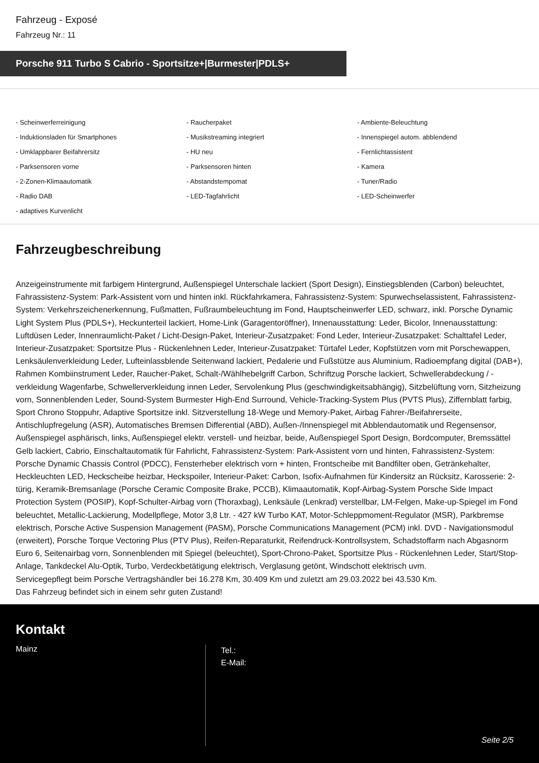Fahrzeug - Exposé
Fahrzeug Nr.: 11
Porsche 911 Turbo S Cabrio - Sportsitze+|Burmester|PDLS+
- Scheinwerferreinigung
- Raucherpaket
- Ambiente-Beleuchtung
- Induktionsladen für Smartphones
- Musikstreaming integriert
- Innenspiegel autom. abblendend
- Umklappbarer Beifahrersitz
- HU neu
- Fernlichtassistent
- Parksensoren vorne
- Parksensoren hinten
- Kamera
- 2-Zonen-Klimaautomatik
- Abstandstempomat
- Tuner/Radio
- Radio DAB
- LED-Tagfahrlicht
- LED-Scheinwerfer
- adaptives Kurvenlicht
Fahrzeugbeschreibung
Anzeigeinstrumente mit farbigem Hintergrund, Außenspiegel Unterschale lackiert (Sport Design), Einstiegsblenden (Carbon) beleuchtet, Fahrassistenz-System: Park-Assistent vorn und hinten inkl. Rückfahrkamera, Fahrassistenz-System: Spurwechselassistent, Fahrassistenz-System: Verkehrszeichenerkennung, Fußmatten, Fußraumbeleuchtung im Fond, Hauptscheinwerfer LED, schwarz, inkl. Porsche Dynamic Light System Plus (PDLS+), Heckunterteil lackiert, Home-Link (Garagentoröffner), Innenausstattung: Leder, Bicolor, Innenausstattung: Luftdüsen Leder, Innenraumlicht-Paket / Licht-Design-Paket, Interieur-Zusatzpaket: Fond Leder, Interieur-Zusatzpaket: Schalttafel Leder, Interieur-Zusatzpaket: Sportsitze Plus - Rückenlehnen Leder, Interieur-Zusatzpaket: Türtafel Leder, Kopfstützen vorn mit Porschewappen, Lenksäulenverkleidung Leder, Lufteinlassblende Seitenwand lackiert, Pedalerie und Fußstütze aus Aluminium, Radioempfang digital (DAB+), Rahmen Kombiinstrument Leder, Raucher-Paket, Schalt-/Wählhebelgriff Carbon, Schriftzug Porsche lackiert, Schwellerabdeckung / -verkleidung Wagenfarbe, Schwellerverkleidung innen Leder, Servolenkung Plus (geschwindigkeitsabhängig), Sitzbelüftung vorn, Sitzheizung vorn, Sonnenblenden Leder, Sound-System Burmester High-End Surround, Vehicle-Tracking-System Plus (PVTS Plus), Ziffernblatt farbig, Sport Chrono Stoppuhr, Adaptive Sportsitze inkl. Sitzverstellung 18-Wege und Memory-Paket, Airbag Fahrer-/Beifahrerseite, Antischlupfregelung (ASR), Automatisches Bremsen Differential (ABD), Außen-/Innenspiegel mit Abblendautomatik und Regensensor, Außenspiegel asphärisch, links, Außenspiegel elektr. verstell- und heizbar, beide, Außenspiegel Sport Design, Bordcomputer, Bremssättel Gelb lackiert, Cabrio, Einschaltautomatik für Fahrlicht, Fahrassistenz-System: Park-Assistent vorn und hinten, Fahrassistenz-System: Porsche Dynamic Chassis Control (PDCC), Fensterheber elektrisch vorn + hinten, Frontscheibe mit Bandfilter oben, Getränkehalter, Heckleuchten LED, Heckscheibe heizbar, Heckspoiler, Interieur-Paket: Carbon, Isofix-Aufnahmen für Kindersitz an Rücksitz, Karosserie: 2-türig, Keramik-Bremsanlage (Porsche Ceramic Composite Brake, PCCB), Klimaautomatik, Kopf-Airbag-System Porsche Side Impact Protection System (POSIP), Kopf-Schulter-Airbag vorn (Thoraxbag), Lenksäule (Lenkrad) verstellbar, LM-Felgen, Make-up-Spiegel im Fond beleuchtet, Metallic-Lackierung, Modellpflege, Motor 3,8 Ltr. - 427 kW Turbo KAT, Motor-Schleppmoment-Regulator (MSR), Parkbremse elektrisch, Porsche Active Suspension Management (PASM), Porsche Communications Management (PCM) inkl. DVD - Navigationsmodul (erweitert), Porsche Torque Vectoring Plus (PTV Plus), Reifen-Reparaturkit, Reifendruck-Kontrollsystem, Schadstoffarm nach Abgasnorm Euro 6, Seitenairbag vorn, Sonnenblenden mit Spiegel (beleuchtet), Sport-Chrono-Paket, Sportsitze Plus - Rückenlehnen Leder, Start/Stop-Anlage, Tankdeckel Alu-Optik, Turbo, Verdeckbetätigung elektrisch, Verglasung getönt, Windschott elektrisch uvm.
Servicegepflegt beim Porsche Vertragshändler bei 16.278 Km, 30.409 Km und zuletzt am 29.03.2022 bei 43.530 Km.
Das Fahrzeug befindet sich in einem sehr guten Zustand!
Kontakt
Mainz
Tel.:
E-Mail:
Seite 2/5